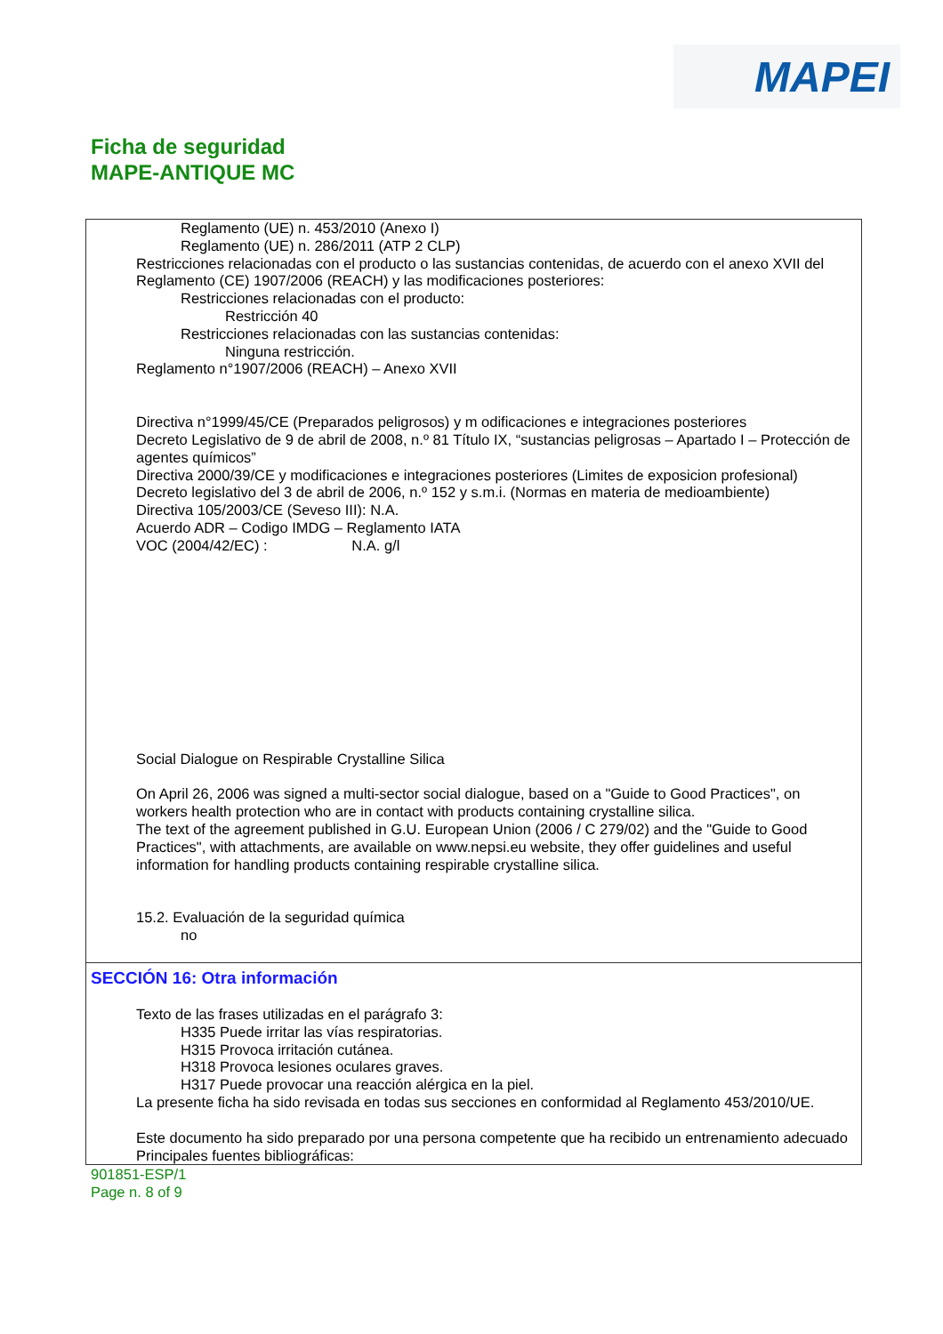MAPEI
Ficha de seguridad
MAPE-ANTIQUE MC
Reglamento (UE) n. 453/2010 (Anexo I)
Reglamento (UE) n. 286/2011 (ATP 2 CLP)
Restricciones relacionadas con el producto o las sustancias contenidas, de acuerdo con el anexo XVII del Reglamento (CE) 1907/2006 (REACH) y las modificaciones posteriores:
Restricciones relacionadas con el producto:
Restricción 40
Restricciones relacionadas con las sustancias contenidas:
Ninguna restricción.
Reglamento n°1907/2006 (REACH) – Anexo XVII
Directiva n°1999/45/CE (Preparados peligrosos) y m odificaciones e integraciones posteriores
Decreto Legislativo de 9 de abril de 2008, n.º 81 Título IX, “sustancias peligrosas – Apartado I – Protección de agentes químicos”
Directiva 2000/39/CE y modificaciones e integraciones posteriores (Limites de exposicion profesional)
Decreto legislativo del 3 de abril de 2006, n.º 152 y s.m.i. (Normas en materia de medioambiente)
Directiva 105/2003/CE (Seveso III): N.A.
Acuerdo ADR – Codigo IMDG – Reglamento IATA
VOC (2004/42/EC) : N.A. g/l
Social Dialogue on Respirable Crystalline Silica
On April 26, 2006 was signed a multi-sector social dialogue, based on a "Guide to Good Practices", on workers health protection who are in contact with products containing crystalline silica.
The text of the agreement published in G.U. European Union (2006 / C 279/02) and the "Guide to Good Practices", with attachments, are available on www.nepsi.eu website, they offer guidelines and useful information for handling products containing respirable crystalline silica.
15.2. Evaluación de la seguridad química
no
SECCIÓN 16: Otra información
Texto de las frases utilizadas en el parágrafo 3:
H335 Puede irritar las vías respiratorias.
H315 Provoca irritación cutánea.
H318 Provoca lesiones oculares graves.
H317 Puede provocar una reacción alérgica en la piel.
La presente ficha ha sido revisada en todas sus secciones en conformidad al Reglamento 453/2010/UE.
Este documento ha sido preparado por una persona competente que ha recibido un entrenamiento adecuado
Principales fuentes bibliográficas:
901851-ESP/1
Page n. 8 of 9